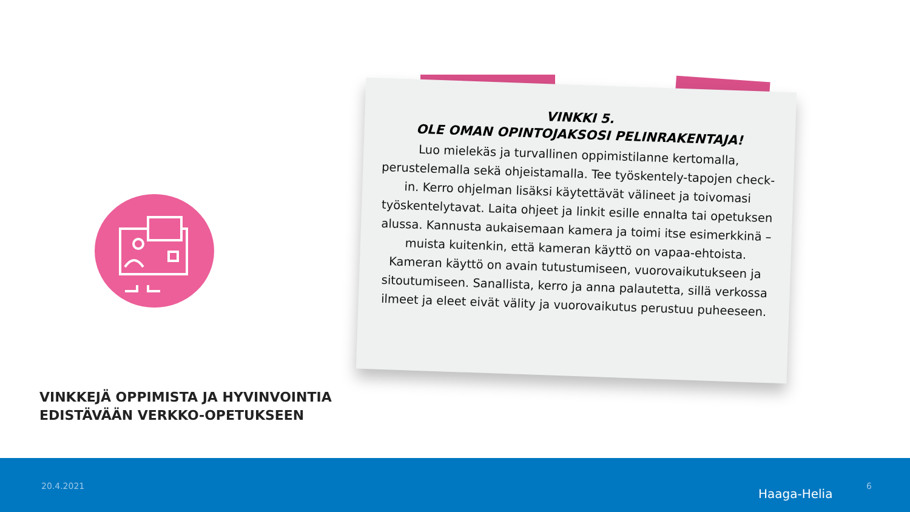VINKKEJÄ OPPIMISTA JA HYVINVOINTIA
EDISTÄVÄÄN VERKKO-OPETUKSEEN
VINKKI 5.
OLE OMAN OPINTOJAKSOSI PELINRAKENTAJA!
Luo mielekäs ja turvallinen oppimistilanne kertomalla, perustelemalla sekä ohjeistamalla. Tee työskentely-tapojen check-in. Kerro ohjelman lisäksi käytettävät välineet ja toivomasi työskentelytavat. Laita ohjeet ja linkit esille ennalta tai opetuksen alussa. Kannusta aukaisemaan kamera ja toimi itse esimerkkinä – muista kuitenkin, että kameran käyttö on vapaa-ehtoista. Kameran käyttö on avain tutustumiseen, vuorovaikutukseen ja sitoutumiseen. Sanallista, kerro ja anna palautetta, sillä verkossa ilmeet ja eleet eivät välity ja vuorovaikutus perustuu puheeseen.
20.4.2021
Haaga-Helia
6